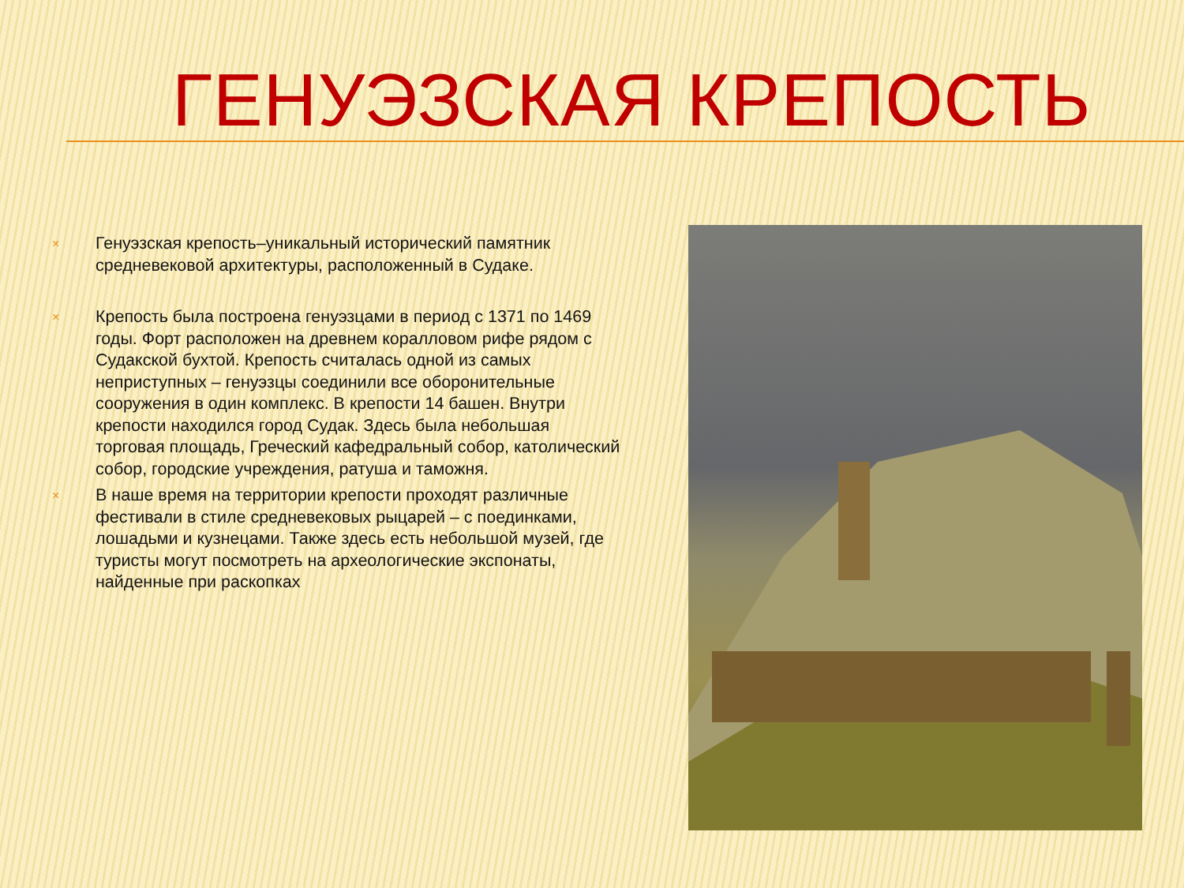ГЕНУЭЗСКАЯ КРЕПОСТЬ
× Генуэзская крепость–уникальный исторический памятник средневековой архитектуры, расположенный в Судаке.
× Крепость была построена генуэзцами в период с 1371 по 1469 годы. Форт расположен на древнем коралловом рифе рядом с Судакской бухтой. Крепость считалась одной из самых неприступных – генуэзцы соединили все оборонительные сооружения в один комплекс. В крепости 14 башен. Внутри крепости находился город Судак. Здесь была небольшая торговая площадь, Греческий кафедральный собор, католический собор, городские учреждения, ратуша и таможня.
× В наше время на территории крепости проходят различные фестивали в стиле средневековых рыцарей – с поединками, лошадьми и кузнецами. Также здесь есть небольшой музей, где туристы могут посмотреть на археологические экспонаты, найденные при раскопках